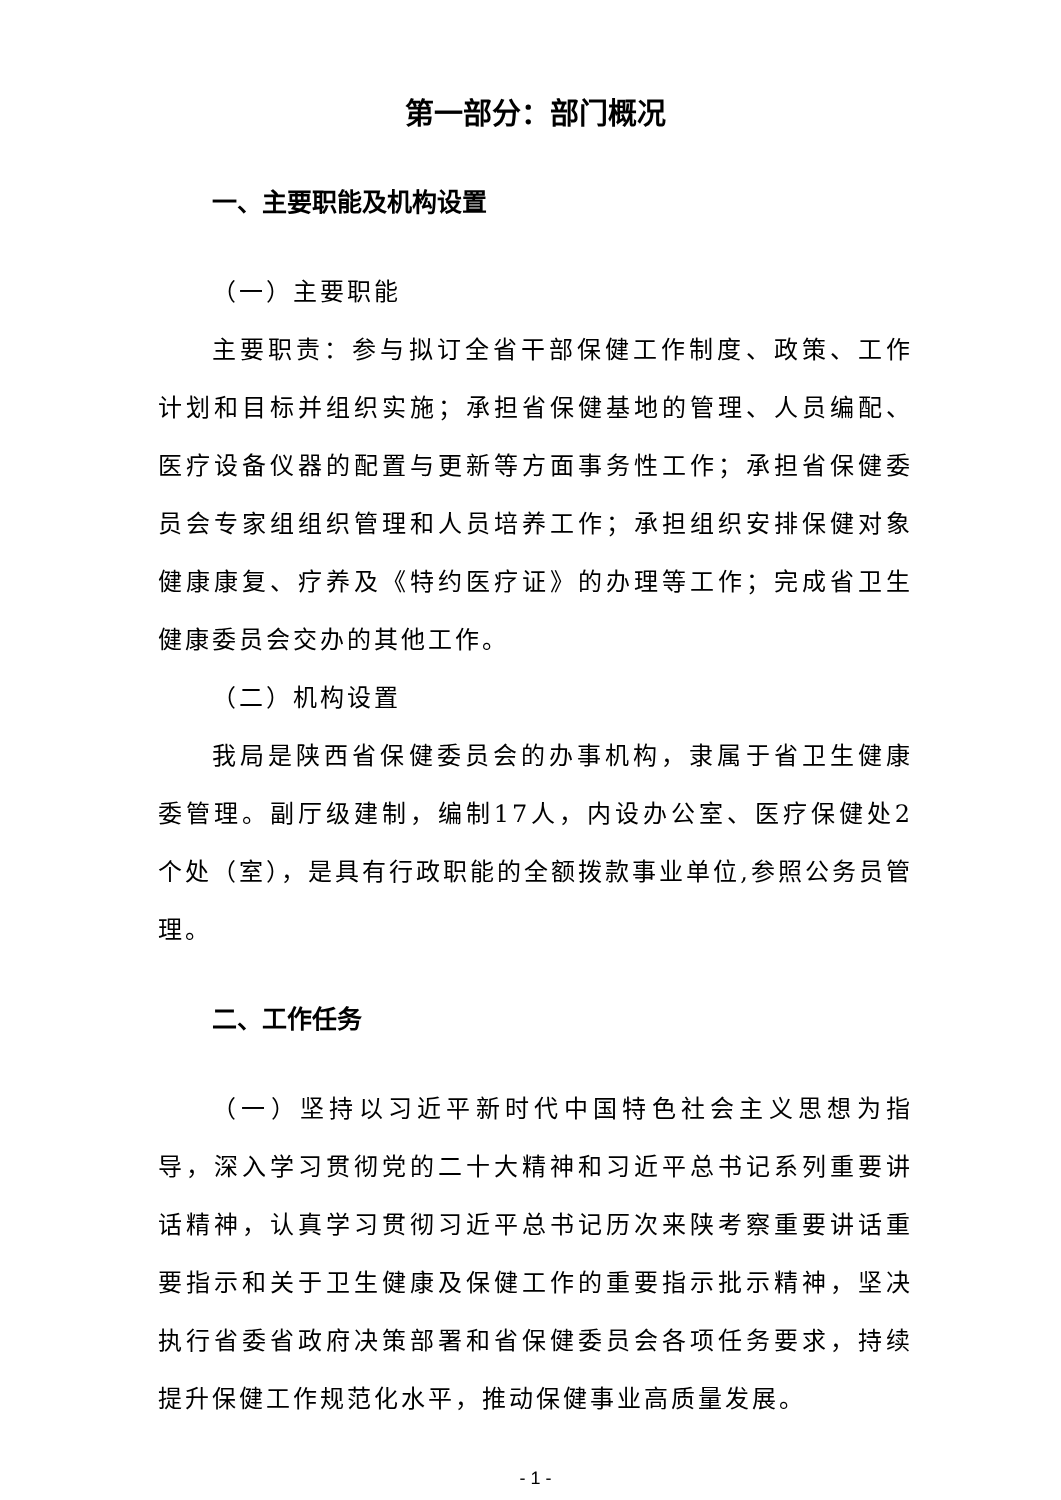第一部分：部门概况
一、主要职能及机构设置
（一）主要职能
主要职责：参与拟订全省干部保健工作制度、政策、工作计划和目标并组织实施；承担省保健基地的管理、人员编配、医疗设备仪器的配置与更新等方面事务性工作；承担省保健委员会专家组组织管理和人员培养工作；承担组织安排保健对象健康康复、疗养及《特约医疗证》的办理等工作；完成省卫生健康委员会交办的其他工作。
（二）机构设置
我局是陕西省保健委员会的办事机构，隶属于省卫生健康委管理。副厅级建制，编制17人，内设办公室、医疗保健处2个处（室），是具有行政职能的全额拨款事业单位,参照公务员管理。
二、工作任务
（一）坚持以习近平新时代中国特色社会主义思想为指导，深入学习贯彻党的二十大精神和习近平总书记系列重要讲话精神，认真学习贯彻习近平总书记历次来陕考察重要讲话重要指示和关于卫生健康及保健工作的重要指示批示精神，坚决执行省委省政府决策部署和省保健委员会各项任务要求，持续提升保健工作规范化水平，推动保健事业高质量发展。
- 1 -